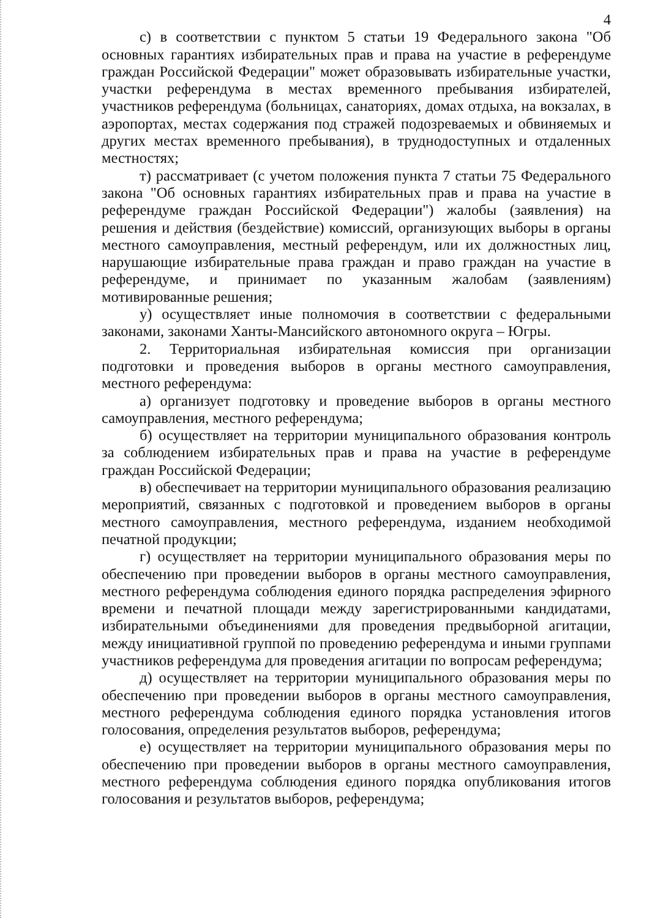4
с) в соответствии с пунктом 5 статьи 19 Федерального закона "Об основных гарантиях избирательных прав и права на участие в референдуме граждан Российской Федерации" может образовывать избирательные участки, участки референдума в местах временного пребывания избирателей, участников референдума (больницах, санаториях, домах отдыха, на вокзалах, в аэропортах, местах содержания под стражей подозреваемых и обвиняемых и других местах временного пребывания), в труднодоступных и отдаленных местностях;
т) рассматривает (с учетом положения пункта 7 статьи 75 Федерального закона "Об основных гарантиях избирательных прав и права на участие в референдуме граждан Российской Федерации") жалобы (заявления) на решения и действия (бездействие) комиссий, организующих выборы в органы местного самоуправления, местный референдум, или их должностных лиц, нарушающие избирательные права граждан и право граждан на участие в референдуме, и принимает по указанным жалобам (заявлениям) мотивированные решения;
у) осуществляет иные полномочия в соответствии с федеральными законами, законами Ханты-Мансийского автономного округа – Югры.
2. Территориальная избирательная комиссия при организации подготовки и проведения выборов в органы местного самоуправления, местного референдума:
а) организует подготовку и проведение выборов в органы местного самоуправления, местного референдума;
б) осуществляет на территории муниципального образования контроль за соблюдением избирательных прав и права на участие в референдуме граждан Российской Федерации;
в) обеспечивает на территории муниципального образования реализацию мероприятий, связанных с подготовкой и проведением выборов в органы местного самоуправления, местного референдума, изданием необходимой печатной продукции;
г) осуществляет на территории муниципального образования меры по обеспечению при проведении выборов в органы местного самоуправления, местного референдума соблюдения единого порядка распределения эфирного времени и печатной площади между зарегистрированными кандидатами, избирательными объединениями для проведения предвыборной агитации, между инициативной группой по проведению референдума и иными группами участников референдума для проведения агитации по вопросам референдума;
д) осуществляет на территории муниципального образования меры по обеспечению при проведении выборов в органы местного самоуправления, местного референдума соблюдения единого порядка установления итогов голосования, определения результатов выборов, референдума;
е) осуществляет на территории муниципального образования меры по обеспечению при проведении выборов в органы местного самоуправления, местного референдума соблюдения единого порядка опубликования итогов голосования и результатов выборов, референдума;